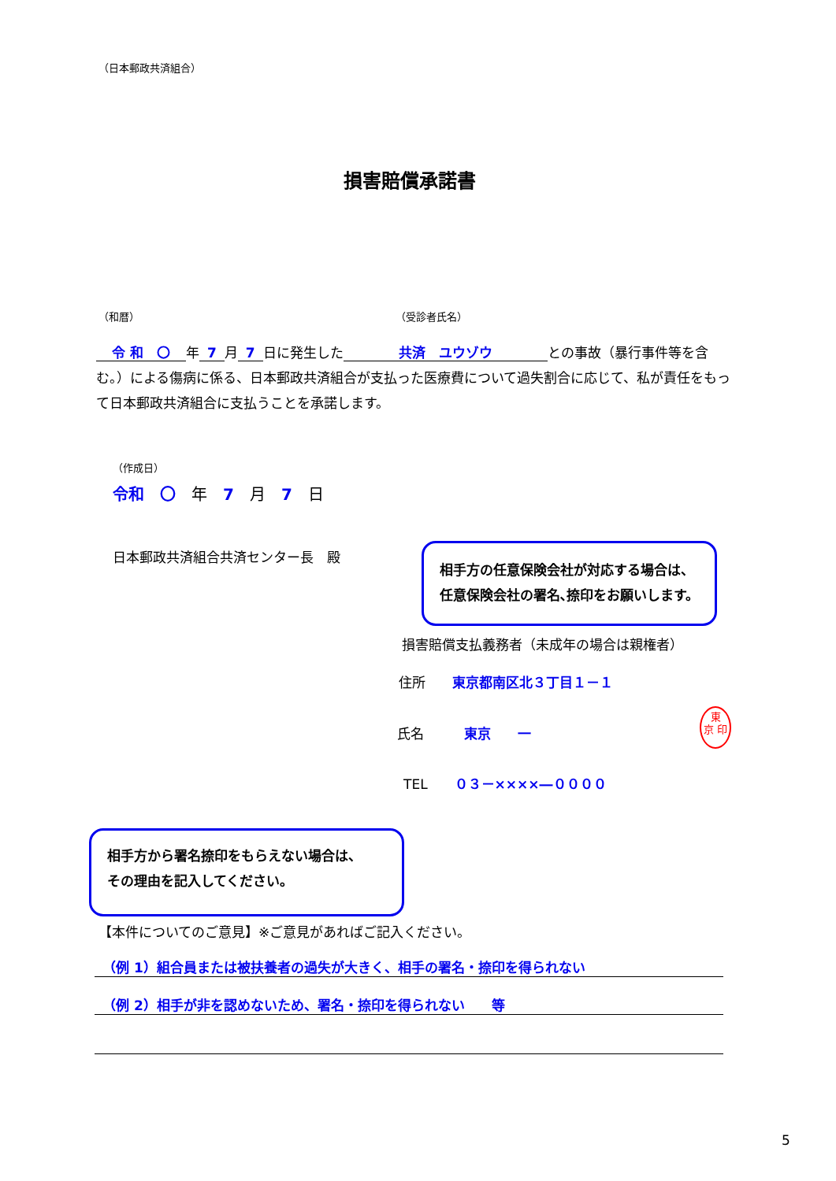（日本郵政共済組合）
損害賠償承諾書
（和暦） （受診者氏名）
令 和　〇 年 7 月 7 日に発生した 共済　ユウゾウ との事故（暴行事件等を含む。）による傷病に係る、日本郵政共済組合が支払った医療費について過失割合に応じて、私が責任をもって日本郵政共済組合に支払うことを承諾します。
（作成日）
令和　〇　年　7　月　7　日
日本郵政共済組合共済センター長　殿
相手方の任意保険会社が対応する場合は、
任意保険会社の署名､捺印をお願いします。
損害賠償支払義務者（未成年の場合は親権者）
住所　　東京都南区北３丁目１－１
氏名　　　東京　　一
東
京 印
TEL　　０３－××××―００００
相手方から署名捺印をもらえない場合は、
その理由を記入してください。
【本件についてのご意見】※ご意見があればご記入ください。
（例 1）組合員または被扶養者の過失が大きく、相手の署名・捺印を得られない
（例 2）相手が非を認めないため、署名・捺印を得られない　　等
5